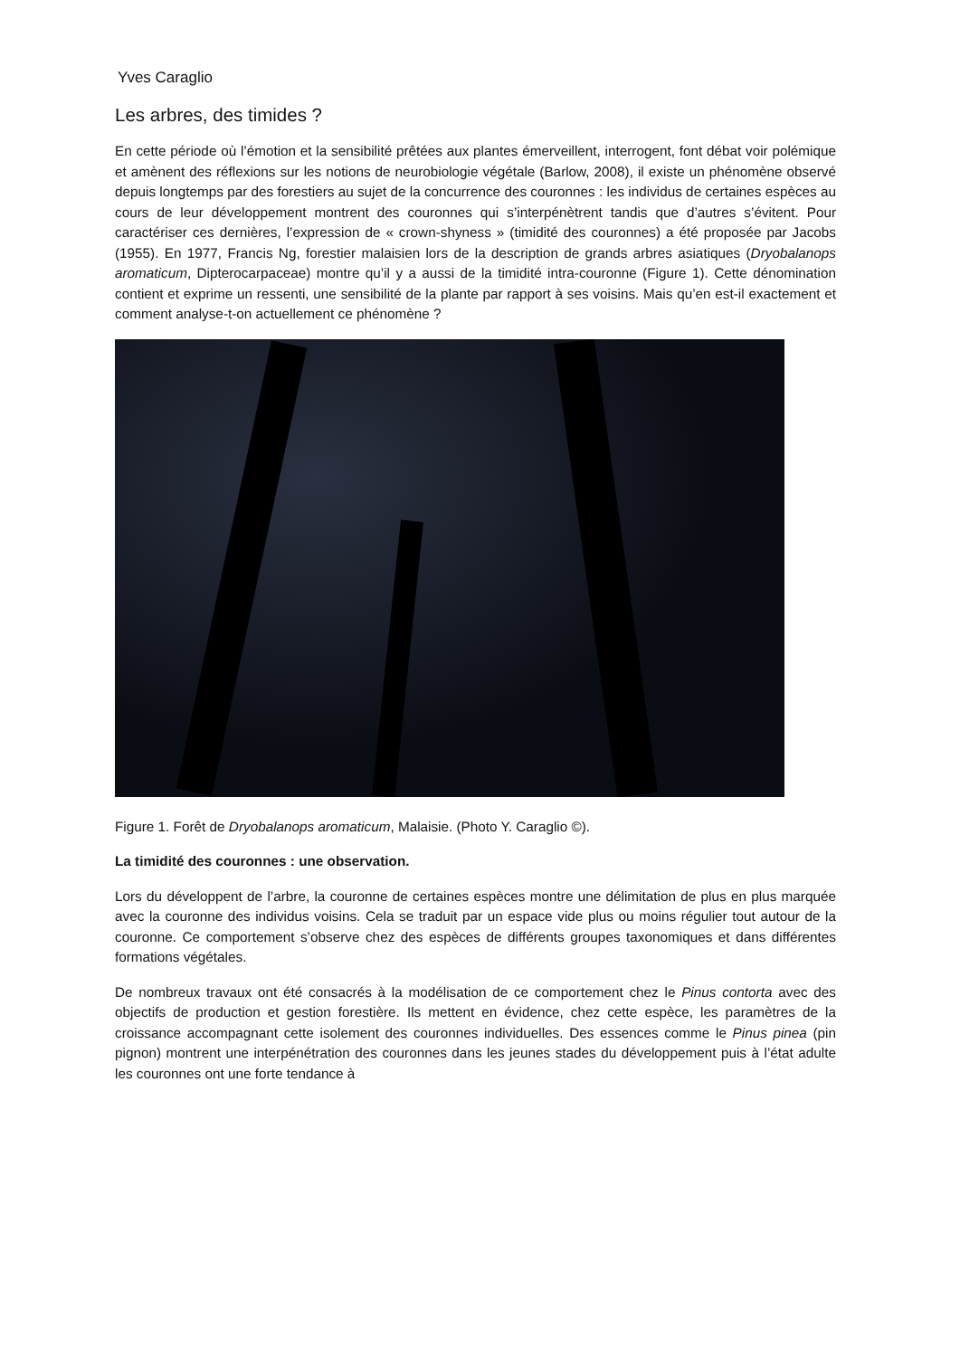Yves Caraglio
Les arbres, des timides ?
En cette période où l’émotion et la sensibilité prêtées aux plantes émerveillent, interrogent, font débat voir polémique et amènent des réflexions sur les notions de neurobiologie végétale (Barlow, 2008), il existe un phénomène observé depuis longtemps par des forestiers au sujet de la concurrence des couronnes : les individus de certaines espèces au cours de leur développement montrent des couronnes qui s’interpénètrent tandis que d’autres s’évitent. Pour caractériser ces dernières, l’expression de « crown-shyness » (timidité des couronnes) a été proposée par Jacobs (1955). En 1977, Francis Ng, forestier malaisien lors de la description de grands arbres asiatiques (Dryobalanops aromaticum, Dipterocarpaceae) montre qu’il y a aussi de la timidité intra-couronne (Figure 1). Cette dénomination contient et exprime un ressenti, une sensibilité de la plante par rapport à ses voisins. Mais qu’en est-il exactement et comment analyse-t-on actuellement ce phénomène ?
Figure 1. Forêt de Dryobalanops aromaticum, Malaisie. (Photo Y. Caraglio ©).
La timidité des couronnes : une observation.
Lors du développent de l’arbre, la couronne de certaines espèces montre une délimitation de plus en plus marquée avec la couronne des individus voisins. Cela se traduit par un espace vide plus ou moins régulier tout autour de la couronne. Ce comportement s’observe chez des espèces de différents groupes taxonomiques et dans différentes formations végétales.
De nombreux travaux ont été consacrés à la modélisation de ce comportement chez le Pinus contorta avec des objectifs de production et gestion forestière. Ils mettent en évidence, chez cette espèce, les paramètres de la croissance accompagnant cette isolement des couronnes individuelles. Des essences comme le Pinus pinea (pin pignon) montrent une interpénétration des couronnes dans les jeunes stades du développement puis à l’état adulte les couronnes ont une forte tendance à